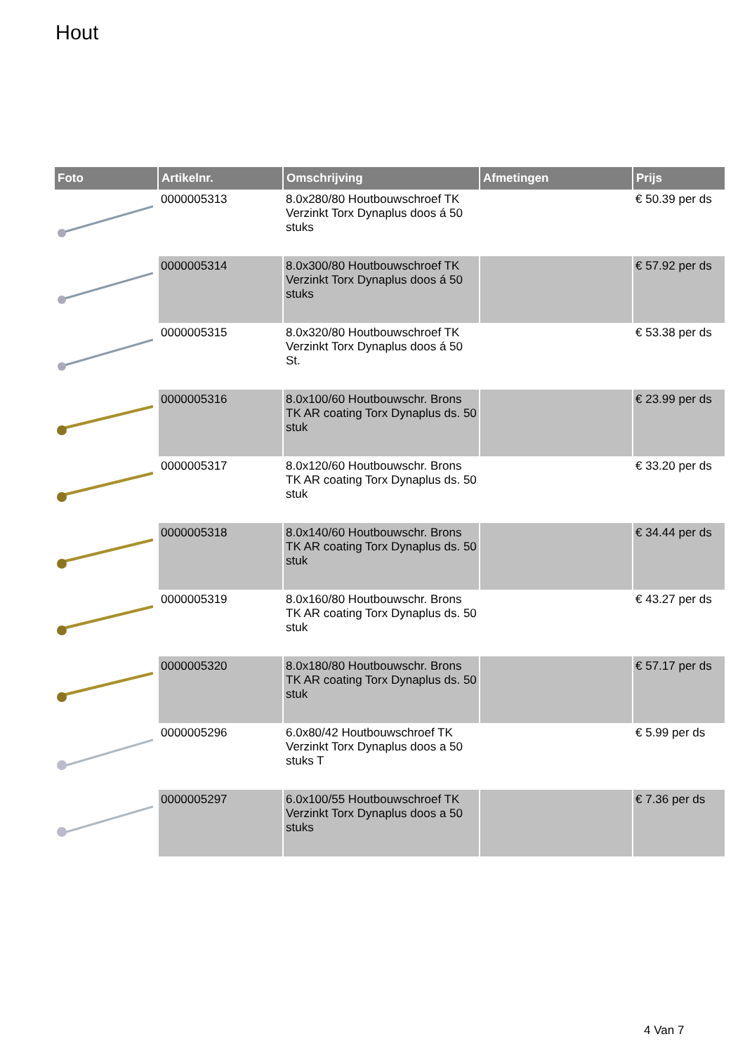Hout
| Foto | Artikelnr. | Omschrijving | Afmetingen | Prijs |
| --- | --- | --- | --- | --- |
| | 0000005313 | 8.0x280/80 Houtbouwschroef TK Verzinkt Torx Dynaplus doos á 50 stuks | | € 50.39 per ds |
| | 0000005314 | 8.0x300/80 Houtbouwschroef TK Verzinkt Torx Dynaplus doos á 50 stuks | | € 57.92 per ds |
| | 0000005315 | 8.0x320/80 Houtbouwschroef TK Verzinkt Torx Dynaplus doos á 50 St. | | € 53.38 per ds |
| | 0000005316 | 8.0x100/60 Houtbouwschr. Brons TK AR coating Torx Dynaplus ds. 50 stuk | | € 23.99 per ds |
| | 0000005317 | 8.0x120/60 Houtbouwschr. Brons TK AR coating Torx Dynaplus ds. 50 stuk | | € 33.20 per ds |
| | 0000005318 | 8.0x140/60 Houtbouwschr. Brons TK AR coating Torx Dynaplus ds. 50 stuk | | € 34.44 per ds |
| | 0000005319 | 8.0x160/80 Houtbouwschr. Brons TK AR coating Torx Dynaplus ds. 50 stuk | | € 43.27 per ds |
| | 0000005320 | 8.0x180/80 Houtbouwschr. Brons TK AR coating Torx Dynaplus ds. 50 stuk | | € 57.17 per ds |
| | 0000005296 | 6.0x80/42 Houtbouwschroef TK Verzinkt Torx Dynaplus doos a 50 stuks T | | € 5.99 per ds |
| | 0000005297 | 6.0x100/55 Houtbouwschroef TK Verzinkt Torx Dynaplus doos a 50 stuks | | € 7.36 per ds |
4 Van 7